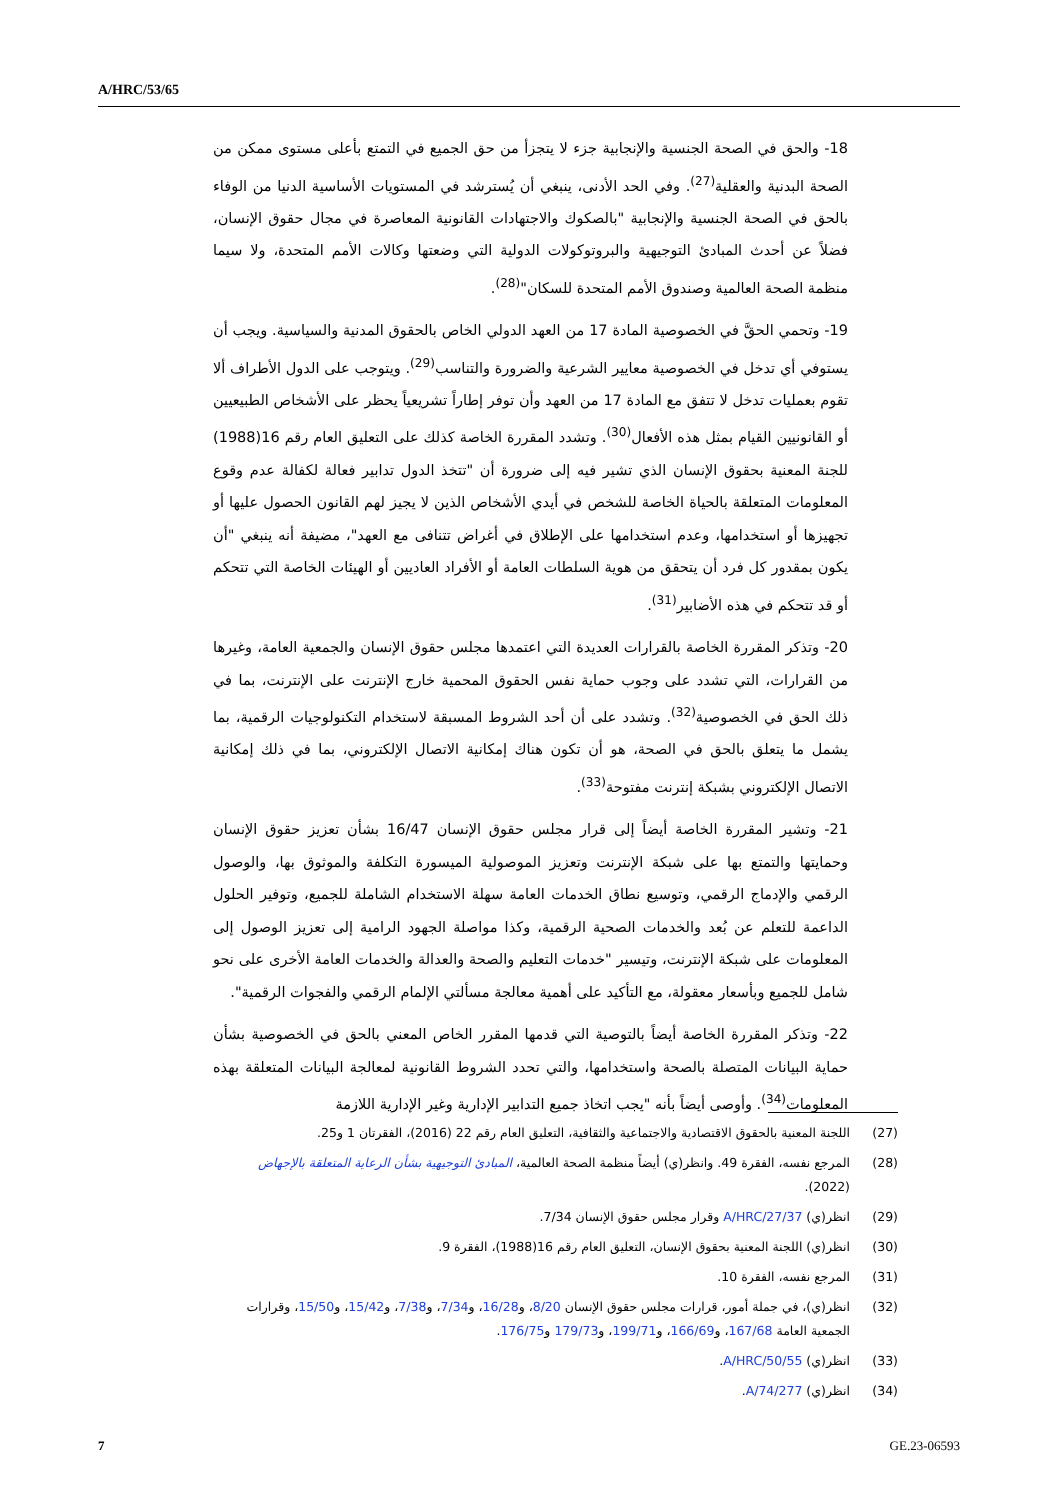A/HRC/53/65
18- والحق في الصحة الجنسية والإنجابية جزء لا يتجزأ من حق الجميع في التمتع بأعلى مستوى ممكن من الصحة البدنية والعقلية<sup>(27)</sup>. وفي الحد الأدنى، ينبغي أن يُسترشد في المستويات الأساسية الدنيا من الوفاء بالحق في الصحة الجنسية والإنجابية "بالصكوك والاجتهادات القانونية المعاصرة في مجال حقوق الإنسان، فضلاً عن أحدث المبادئ التوجيهية والبروتوكولات الدولية التي وضعتها وكالات الأمم المتحدة، ولا سيما منظمة الصحة العالمية وصندوق الأمم المتحدة للسكان"<sup>(28)</sup>.
19- وتحمي الحقَّ في الخصوصية المادة 17 من العهد الدولي الخاص بالحقوق المدنية والسياسية. ويجب أن يستوفي أي تدخل في الخصوصية معايير الشرعية والضرورة والتناسب<sup>(29)</sup>. ويتوجب على الدول الأطراف ألا تقوم بعمليات تدخل لا تتفق مع المادة 17 من العهد وأن توفر إطاراً تشريعياً يحظر على الأشخاص الطبيعيين أو القانونيين القيام بمثل هذه الأفعال<sup>(30)</sup>. وتشدد المقررة الخاصة كذلك على التعليق العام رقم 16(1988) للجنة المعنية بحقوق الإنسان الذي تشير فيه إلى ضرورة أن "تتخذ الدول تدابير فعالة لكفالة عدم وقوع المعلومات المتعلقة بالحياة الخاصة للشخص في أيدي الأشخاص الذين لا يجيز لهم القانون الحصول عليها أو تجهيزها أو استخدامها، وعدم استخدامها على الإطلاق في أغراض تتنافى مع العهد"، مضيفة أنه ينبغي "أن يكون بمقدور كل فرد أن يتحقق من هوية السلطات العامة أو الأفراد العاديين أو الهيئات الخاصة التي تتحكم أو قد تتحكم في هذه الأضابير<sup>(31)</sup>.
20- وتذكر المقررة الخاصة بالقرارات العديدة التي اعتمدها مجلس حقوق الإنسان والجمعية العامة، وغيرها من القرارات، التي تشدد على وجوب حماية نفس الحقوق المحمية خارج الإنترنت على الإنترنت، بما في ذلك الحق في الخصوصية<sup>(32)</sup>. وتشدد على أن أحد الشروط المسبقة لاستخدام التكنولوجيات الرقمية، بما يشمل ما يتعلق بالحق في الصحة، هو أن تكون هناك إمكانية الاتصال الإلكتروني، بما في ذلك إمكانية الاتصال الإلكتروني بشبكة إنترنت مفتوحة<sup>(33)</sup>.
21- وتشير المقررة الخاصة أيضاً إلى قرار مجلس حقوق الإنسان 16/47 بشأن تعزيز حقوق الإنسان وحمايتها والتمتع بها على شبكة الإنترنت وتعزيز الموصولية الميسورة التكلفة والموثوق بها، والوصول الرقمي والإدماج الرقمي، وتوسيع نطاق الخدمات العامة سهلة الاستخدام الشاملة للجميع، وتوفير الحلول الداعمة للتعلم عن بُعد والخدمات الصحية الرقمية، وكذا مواصلة الجهود الرامية إلى تعزيز الوصول إلى المعلومات على شبكة الإنترنت، وتيسير "خدمات التعليم والصحة والعدالة والخدمات العامة الأخرى على نحو شامل للجميع وبأسعار معقولة، مع التأكيد على أهمية معالجة مسألتي الإلمام الرقمي والفجوات الرقمية".
22- وتذكر المقررة الخاصة أيضاً بالتوصية التي قدمها المقرر الخاص المعني بالحق في الخصوصية بشأن حماية البيانات المتصلة بالصحة واستخدامها، والتي تحدد الشروط القانونية لمعالجة البيانات المتعلقة بهذه المعلومات<sup>(34)</sup>. وأوصى أيضاً بأنه "يجب اتخاذ جميع التدابير الإدارية وغير الإدارية اللازمة
(27) اللجنة المعنية بالحقوق الاقتصادية والاجتماعية والثقافية، التعليق العام رقم 22 (2016)، الفقرتان 1 و25.
(28) المرجع نفسه، الفقرة 49. وانظر(ي) أيضاً منظمة الصحة العالمية، المبادئ التوجيهية بشأن الرعاية المتعلقة بالإجهاض (2022).
(29) انظر(ي) A/HRC/27/37 وقرار مجلس حقوق الإنسان 7/34.
(30) انظر(ي) اللجنة المعنية بحقوق الإنسان، التعليق العام رقم 16(1988)، الفقرة 9.
(31) المرجع نفسه، الفقرة 10.
(32) انظر(ي)، في جملة أمور، قرارات مجلس حقوق الإنسان 8/20، و16/28، و7/34، و7/38، و15/42، و15/50، وقرارات الجمعية العامة 167/68، و166/69، و199/71، و179/73 و176/75.
(33) انظر(ي) A/HRC/50/55.
(34) انظر(ي) A/74/277.
7 GE.23-06593